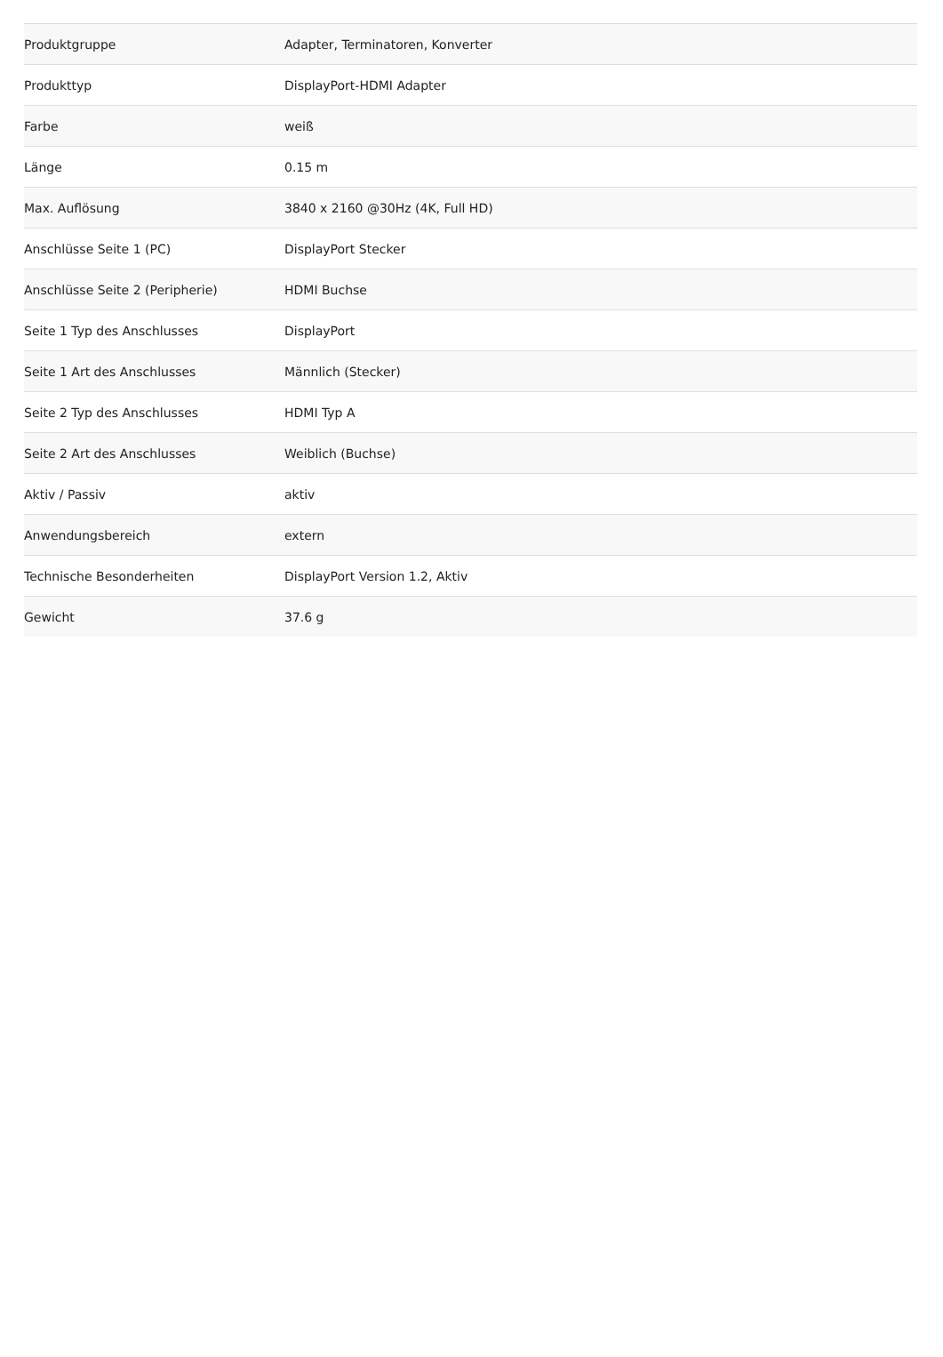| Produktgruppe | Adapter, Terminatoren, Konverter |
| Produkttyp | DisplayPort-HDMI Adapter |
| Farbe | weiß |
| Länge | 0.15 m |
| Max. Auflösung | 3840 x 2160 @30Hz (4K, Full HD) |
| Anschlüsse Seite 1 (PC) | DisplayPort Stecker |
| Anschlüsse Seite 2 (Peripherie) | HDMI Buchse |
| Seite 1 Typ des Anschlusses | DisplayPort |
| Seite 1 Art des Anschlusses | Männlich (Stecker) |
| Seite 2 Typ des Anschlusses | HDMI Typ A |
| Seite 2 Art des Anschlusses | Weiblich (Buchse) |
| Aktiv / Passiv | aktiv |
| Anwendungsbereich | extern |
| Technische Besonderheiten | DisplayPort Version 1.2, Aktiv |
| Gewicht | 37.6 g |